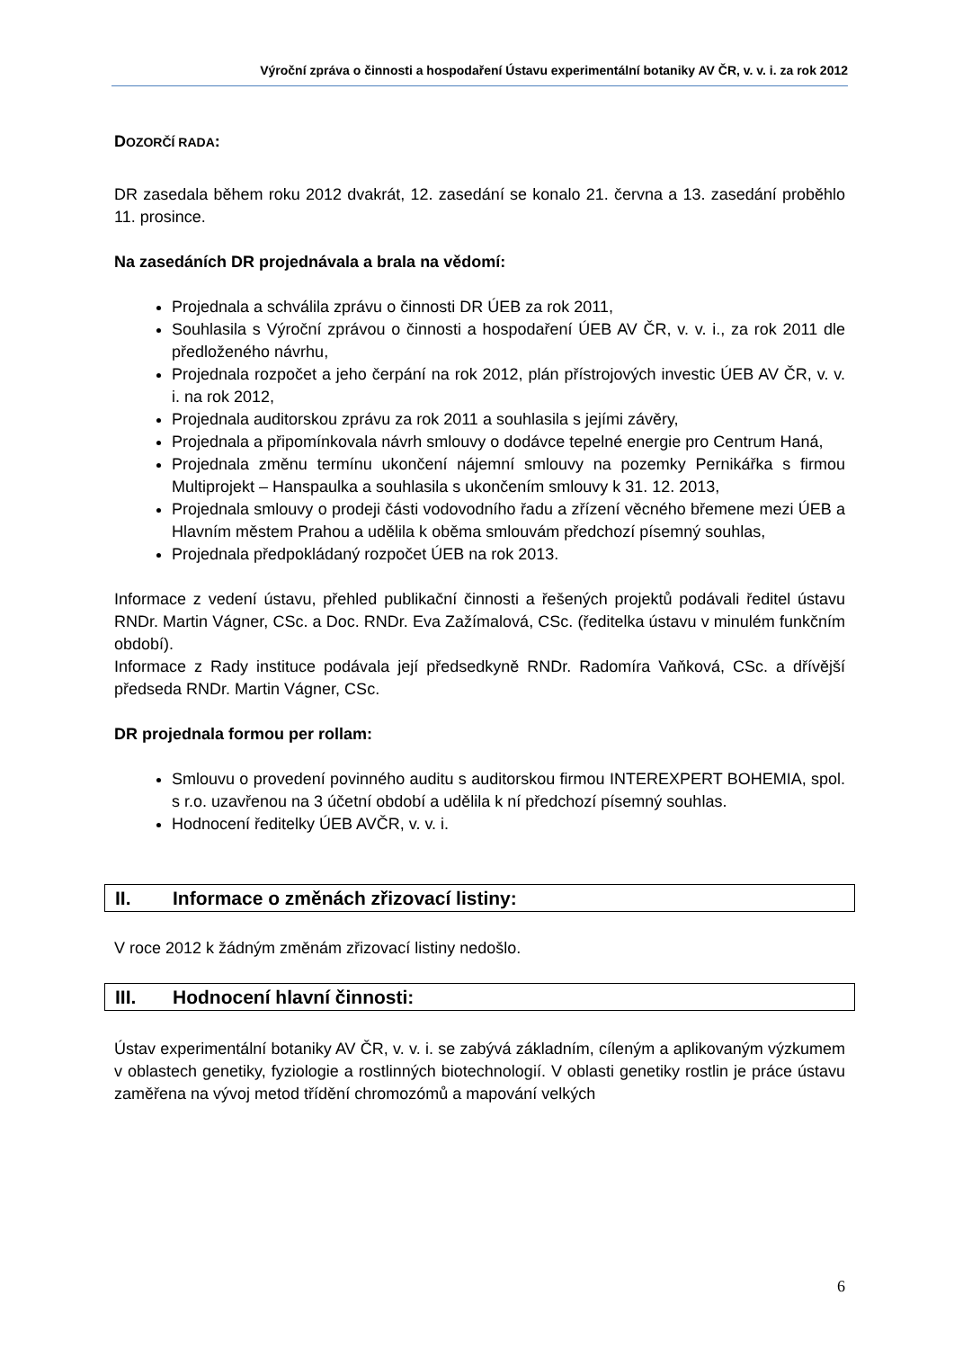Výroční zpráva o činnosti a hospodaření Ústavu experimentální botaniky AV ČR, v. v. i. za rok 2012
DOZORČÍ RADA:
DR zasedala během roku 2012 dvakrát, 12. zasedání se konalo 21. června a 13. zasedání proběhlo 11. prosince.
Na zasedáních DR projednávala a brala na vědomí:
Projednala a schválila zprávu o činnosti DR ÚEB za rok 2011,
Souhlasila s Výroční zprávou o činnosti a hospodaření ÚEB AV ČR, v. v. i., za rok 2011 dle předloženého návrhu,
Projednala rozpočet a jeho čerpání na rok 2012, plán přístrojových investic ÚEB AV ČR, v. v. i. na rok 2012,
Projednala auditorskou zprávu za rok 2011 a souhlasila s jejími závěry,
Projednala a připomínkovala návrh smlouvy o dodávce tepelné energie pro Centrum Haná,
Projednala změnu termínu ukončení nájemní smlouvy na pozemky Pernikářka s firmou Multiprojekt – Hanspaulka a souhlasila s ukončením smlouvy k 31. 12. 2013,
Projednala smlouvy o prodeji části vodovodního řadu a zřízení věcného břemene mezi ÚEB a Hlavním městem Prahou a udělila k oběma smlouvám předchozí písemný souhlas,
Projednala předpokládaný rozpočet ÚEB na rok 2013.
Informace z vedení ústavu, přehled publikační činnosti a řešených projektů podávali ředitel ústavu RNDr. Martin Vágner, CSc. a Doc. RNDr. Eva Zažímalová, CSc. (ředitelka ústavu v minulém funkčním období).
Informace z Rady instituce podávala její předsedkyně RNDr. Radomíra Vaňková, CSc. a dřívější předseda RNDr. Martin Vágner, CSc.
DR projednala formou per rollam:
Smlouvu o provedení povinného auditu s auditorskou firmou INTEREXPERT BOHEMIA, spol. s r.o. uzavřenou na 3 účetní období a udělila k ní předchozí písemný souhlas.
Hodnocení ředitelky ÚEB AVČR, v. v. i.
II. Informace o změnách zřizovací listiny:
V roce 2012 k žádným změnám zřizovací listiny nedošlo.
III. Hodnocení hlavní činnosti:
Ústav experimentální botaniky AV ČR, v. v. i. se zabývá základním, cíleným a aplikovaným výzkumem v oblastech genetiky, fyziologie a rostlinných biotechnologií. V oblasti genetiky rostlin je práce ústavu zaměřena na vývoj metod třídění chromozómů a mapování velkých
6